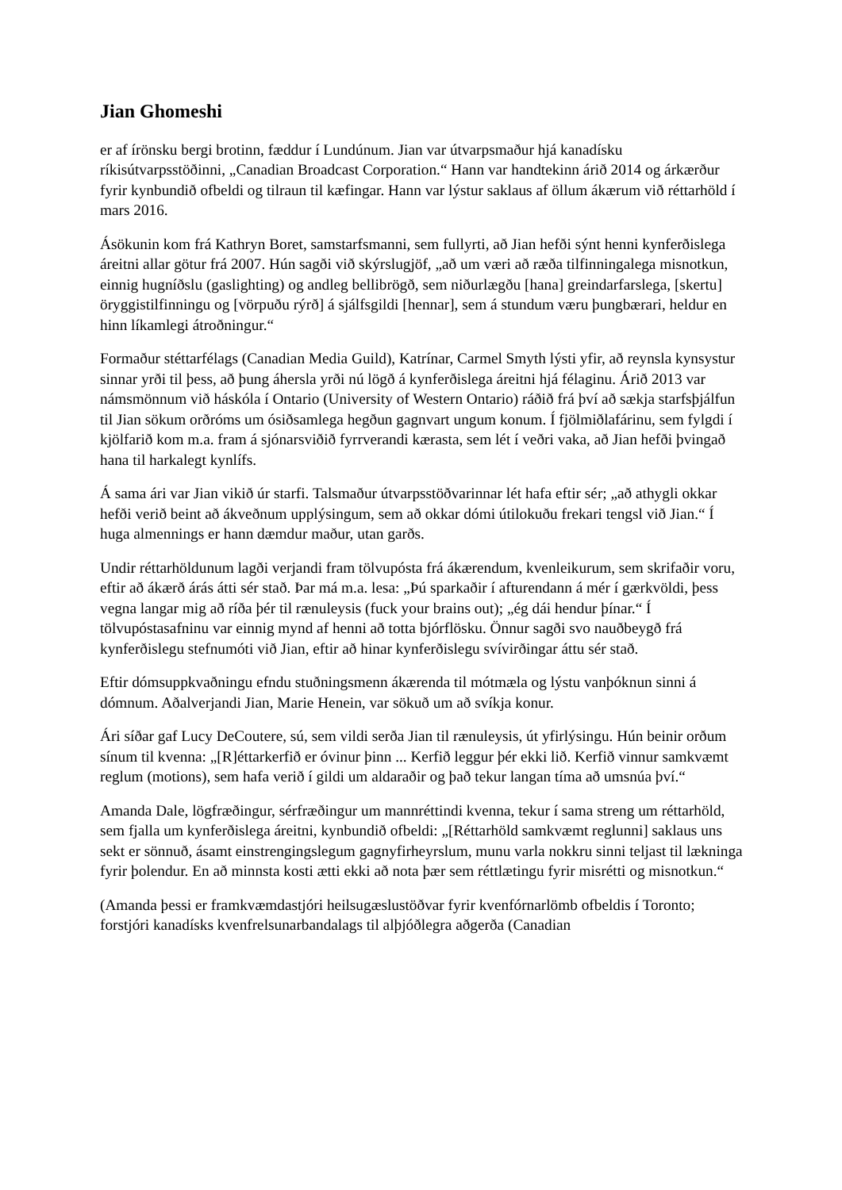Jian Ghomeshi
er af írönsku bergi brotinn, fæddur í Lundúnum. Jian var útvarpsmaður hjá kanadísku ríkisútvarpsstöðinni, „Canadian Broadcast Corporation.“ Hann var handtekinn árið 2014 og árkærður fyrir kynbundið ofbeldi og tilraun til kæfingar. Hann var lýstur saklaus af öllum ákærum við réttarhöld í mars 2016.
Ásökunin kom frá Kathryn Boret, samstarfsmanni, sem fullyrti, að Jian hefði sýnt henni kynferðislega áreitni allar götur frá 2007. Hún sagði við skýrslugjöf, „að um væri að ræða tilfinningalega misnotkun, einnig hugníðslu (gaslighting) og andleg bellibrögð, sem niðurlægðu [hana] greindarfarslega, [skertu] öryggistilfinningu og [vörpuðu rýrð] á sjálfsgildi [hennar], sem á stundum væru þungbærari, heldur en hinn líkamlegi átroðningur.“
Formaður stéttarfélags (Canadian Media Guild), Katrínar, Carmel Smyth lýsti yfir, að reynsla kynsystur sinnar yrði til þess, að þung áhersla yrði nú lögð á kynferðislega áreitni hjá félaginu. Árið 2013 var námsmönnum við háskóla í Ontario (University of Western Ontario) ráðið frá því að sækja starfsþjálfun til Jian sökum orðróms um ósiðsamlega hegðun gagnvart ungum konum. Í fjölmiðlafárinu, sem fylgdi í kjölfarið kom m.a. fram á sjónarsviðið fyrrverandi kærasta, sem lét í veðri vaka, að Jian hefði þvingað hana til harkalegt kynlífs.
Á sama ári var Jian vikið úr starfi. Talsmaður útvarpsstöðvarinnar lét hafa eftir sér; „að athygli okkar hefði verið beint að ákveðnum upplýsingum, sem að okkar dómi útilokuðu frekari tengsl við Jian.“ Í huga almennings er hann dæmdur maður, utan garðs.
Undir réttarhöldunum lagði verjandi fram tölvupósta frá ákærendum, kvenleikurum, sem skrifaðir voru, eftir að ákærð árás átti sér stað. Þar má m.a. lesa: „Þú sparkaðir í afturendann á mér í gærkvöldi, þess vegna langar mig að ríða þér til rænuleysis (fuck your brains out); „ég dái hendur þínar.“ Í tölvupóstasafninu var einnig mynd af henni að totta bjórflösku. Önnur sagði svo nauðbeygð frá kynferðislegu stefnumóti við Jian, eftir að hinar kynferðislegu svívirðingar áttu sér stað.
Eftir dómsuppkvaðningu efndu stuðningsmenn ákærenda til mótmæla og lýstu vanþóknun sinni á dómnum. Aðalverjandi Jian, Marie Henein, var sökuð um að svíkja konur.
Ári síðar gaf Lucy DeCoutere, sú, sem vildi serða Jian til rænuleysis, út yfirlýsingu. Hún beinir orðum sínum til kvenna: „[R]éttarkerfið er óvinur þinn ... Kerfið leggur þér ekki lið. Kerfið vinnur samkvæmt reglum (motions), sem hafa verið í gildi um aldaraðir og það tekur langan tíma að umsnúa því.“
Amanda Dale, lögfræðingur, sérfræðingur um mannréttindi kvenna, tekur í sama streng um réttarhöld, sem fjalla um kynferðislega áreitni, kynbundið ofbeldi: „[Réttarhöld samkvæmt reglunni] saklaus uns sekt er sönnuð, ásamt einstrengingslegum gagnyfirheyrslum, munu varla nokkru sinni teljast til lækninga fyrir þolendur. En að minnsta kosti ætti ekki að nota þær sem réttlætingu fyrir misrétti og misnotkun.“
(Amanda þessi er framkvæmdastjóri heilsugæslustöðvar fyrir kvenfórnarlömb ofbeldis í Toronto; forstjóri kanadísks kvenfrelsunarbandalags til alþjóðlegra aðgerða (Canadian